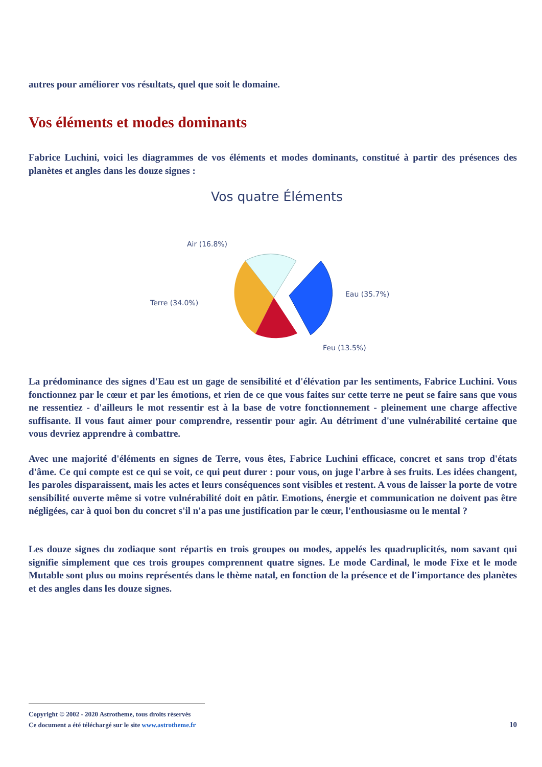autres pour améliorer vos résultats, quel que soit le domaine.
Vos éléments et modes dominants
Fabrice Luchini, voici les diagrammes de vos éléments et modes dominants, constitué à partir des présences des planètes et angles dans les douze signes :
Vos quatre Éléments
Air (16.8%)
Terre (34.0%)
Eau (35.7%)
Feu (13.5%)
La prédominance des signes d'Eau est un gage de sensibilité et d'élévation par les sentiments, Fabrice Luchini. Vous fonctionnez par le cœur et par les émotions, et rien de ce que vous faites sur cette terre ne peut se faire sans que vous ne ressentiez - d'ailleurs le mot ressentir est à la base de votre fonctionnement - pleinement une charge affective suffisante. Il vous faut aimer pour comprendre, ressentir pour agir. Au détriment d'une vulnérabilité certaine que vous devriez apprendre à combattre.
Avec une majorité d'éléments en signes de Terre, vous êtes, Fabrice Luchini efficace, concret et sans trop d'états d'âme. Ce qui compte est ce qui se voit, ce qui peut durer : pour vous, on juge l'arbre à ses fruits. Les idées changent, les paroles disparaissent, mais les actes et leurs conséquences sont visibles et restent. A vous de laisser la porte de votre sensibilité ouverte même si votre vulnérabilité doit en pâtir. Emotions, énergie et communication ne doivent pas être négligées, car à quoi bon du concret s'il n'a pas une justification par le cœur, l'enthousiasme ou le mental ?
Les douze signes du zodiaque sont répartis en trois groupes ou modes, appelés les quadruplicités, nom savant qui signifie simplement que ces trois groupes comprennent quatre signes. Le mode Cardinal, le mode Fixe et le mode Mutable sont plus ou moins représentés dans le thème natal, en fonction de la présence et de l'importance des planètes et des angles dans les douze signes.
Copyright © 2002 - 2020 Astrotheme, tous droits réservés
Ce document a été téléchargé sur le site www.astrotheme.fr
10